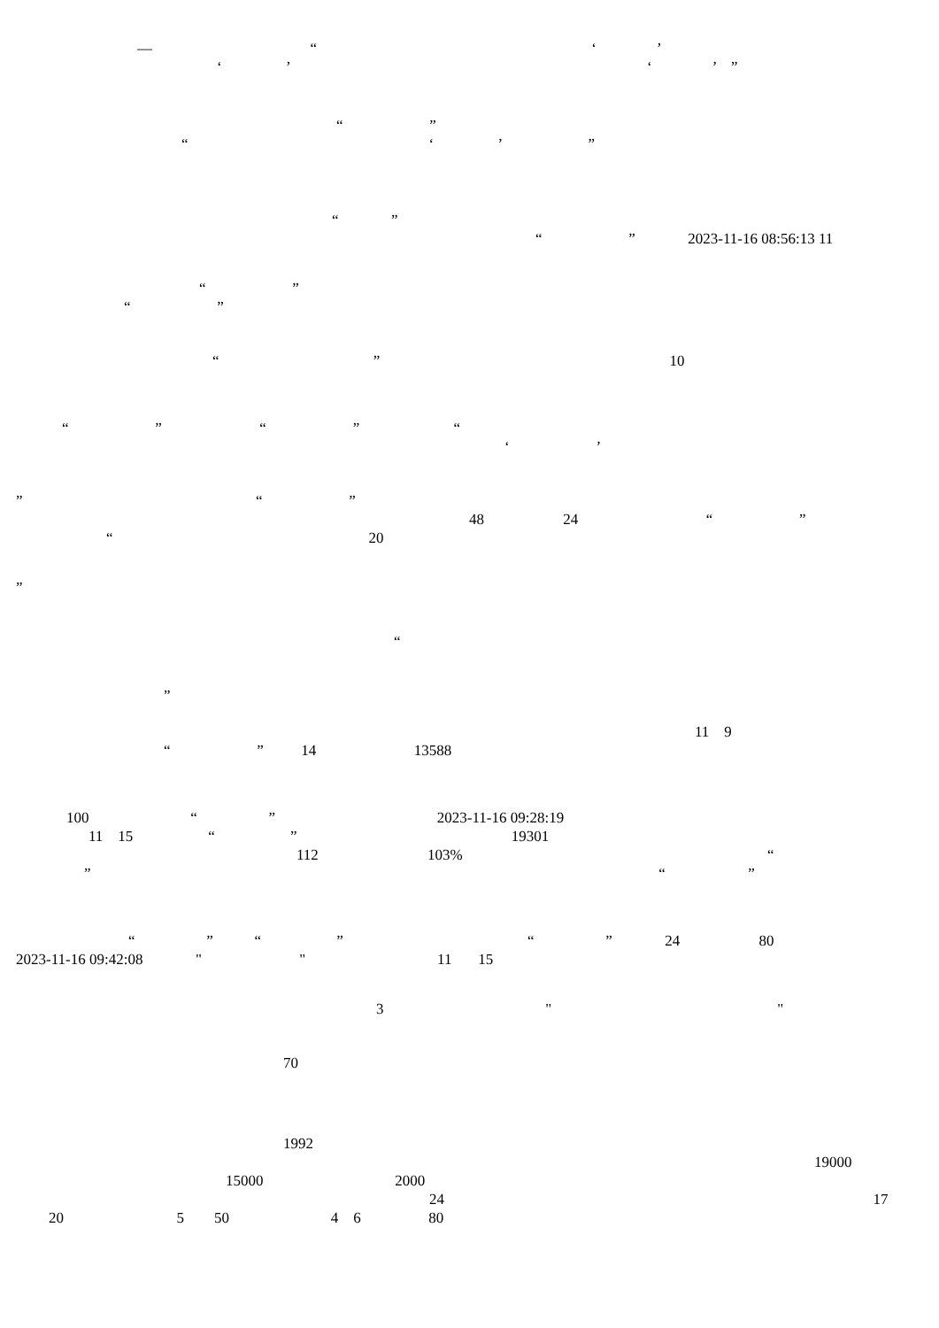— “ ‘ ’
‘ ’ ‘ ’ ”
“ ”
“ ‘ ’ ”
“ ”
“ ” 2023-11-16 08:56:13 11
“ ”
“ ”
“ ” 10
“ ” “ ” “
‘ ’
” “ ”
48 24 “ ”
“ 20
”
“
”
11 9
“ ” 14 13588
100 “ ” 2023-11-16 09:28:19
11 15 “ ” 19301
112 103% “
” “ ”
“ ” “ ” “ ” 24 80
2023-11-16 09:42:08 " " 11 15
3 " "
70
1992
19000
15000 2000
24 17
20 5 50 4 6 80